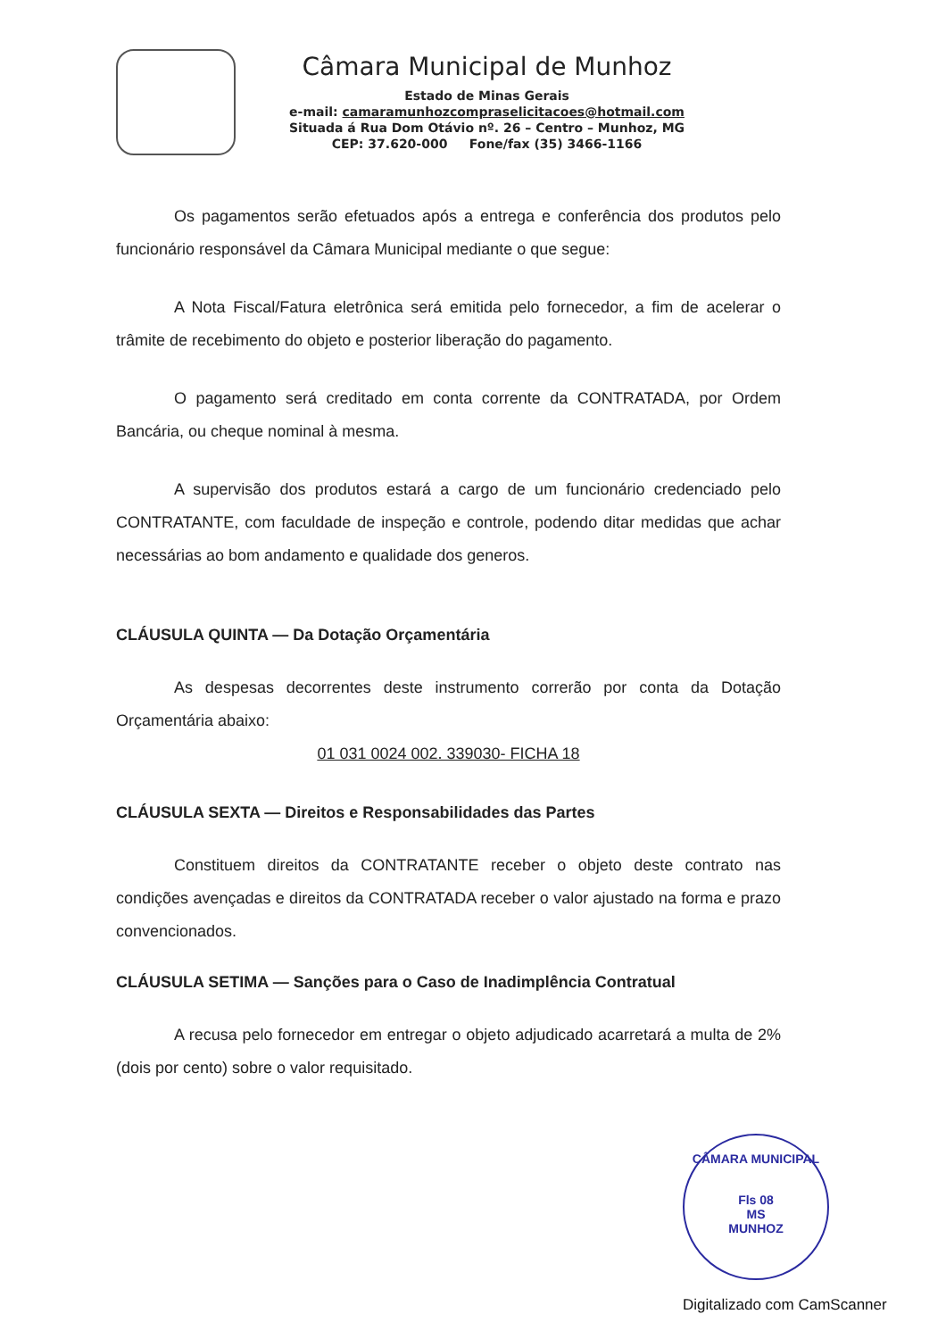Câmara Municipal de Munhoz
Estado de Minas Gerais
e-mail: camaramunhozcompraselicitacoes@hotmail.com
Situada á Rua Dom Otávio nº. 26 – Centro – Munhoz, MG
CEP: 37.620-000 Fone/fax (35) 3466-1166
Os pagamentos serão efetuados após a entrega e conferência dos produtos pelo funcionário responsável da Câmara Municipal mediante o que segue:
A Nota Fiscal/Fatura eletrônica será emitida pelo fornecedor, a fim de acelerar o trâmite de recebimento do objeto e posterior liberação do pagamento.
O pagamento será creditado em conta corrente da CONTRATADA, por Ordem Bancária, ou cheque nominal à mesma.
A supervisão dos produtos estará a cargo de um funcionário credenciado pelo CONTRATANTE, com faculdade de inspeção e controle, podendo ditar medidas que achar necessárias ao bom andamento e qualidade dos generos.
CLÁUSULA QUINTA — Da Dotação Orçamentária
As despesas decorrentes deste instrumento correrão por conta da Dotação Orçamentária abaixo:
01 031 0024 002. 339030- FICHA 18
CLÁUSULA SEXTA — Direitos e Responsabilidades das Partes
Constituem direitos da CONTRATANTE receber o objeto deste contrato nas condições avençadas e direitos da CONTRATADA receber o valor ajustado na forma e prazo convencionados.
CLÁUSULA SETIMA — Sanções para o Caso de Inadimplência Contratual
A recusa pelo fornecedor em entregar o objeto adjudicado acarretará a multa de 2% (dois por cento) sobre o valor requisitado.
CÂMARA MUNICIPAL
Fls 08
MS
MUNHOZ
Digitalizado com CamScanner